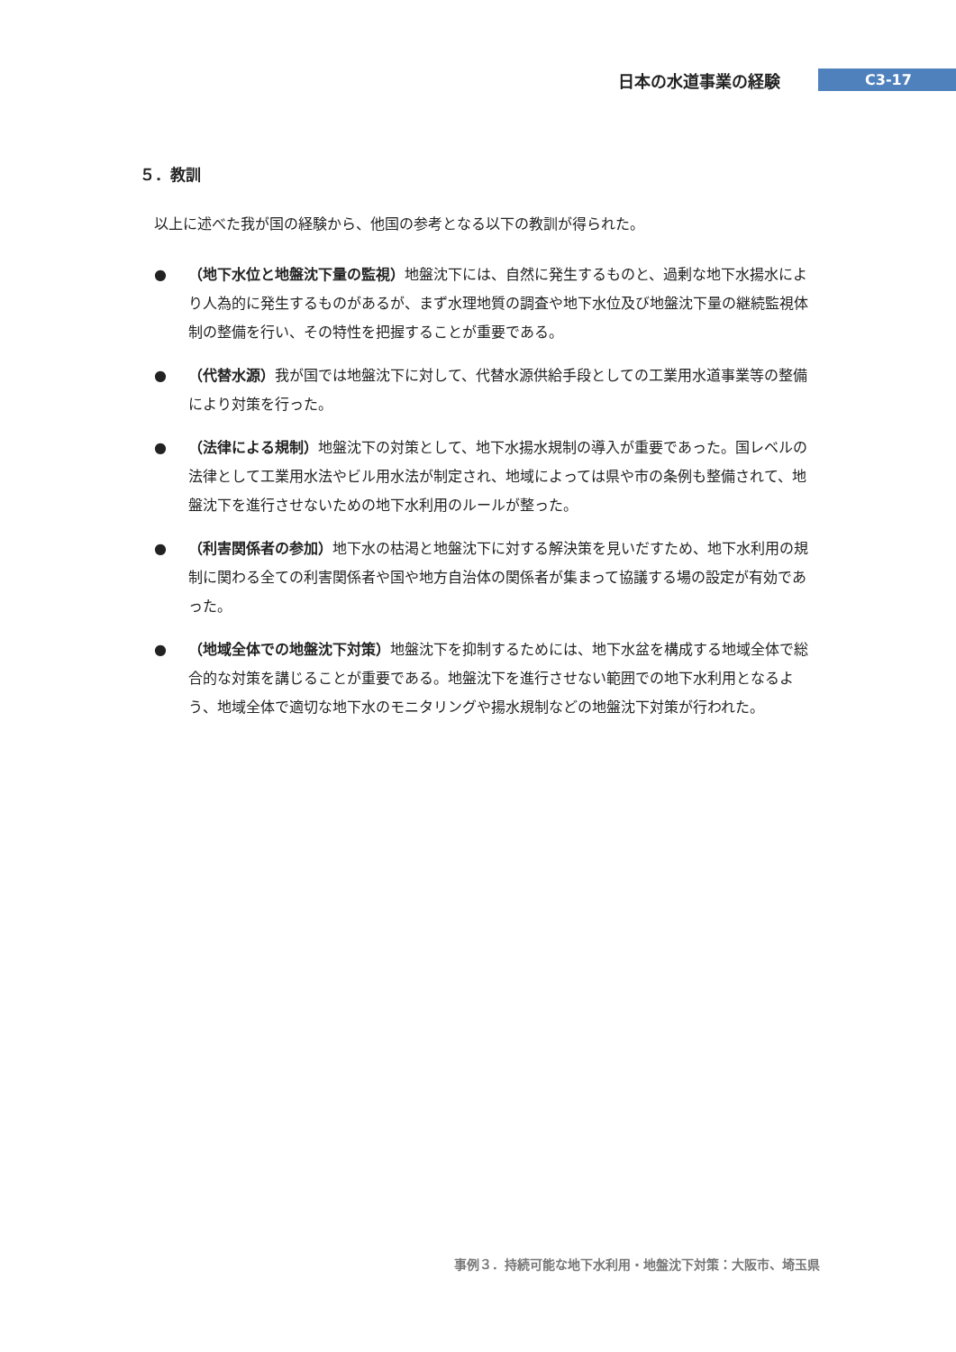日本の水道事業の経験 C3-17
５．教訓
以上に述べた我が国の経験から、他国の参考となる以下の教訓が得られた。
● （地下水位と地盤沈下量の監視）地盤沈下には、自然に発生するものと、過剰な地下水揚水により人為的に発生するものがあるが、まず水理地質の調査や地下水位及び地盤沈下量の継続監視体制の整備を行い、その特性を把握することが重要である。
● （代替水源）我が国では地盤沈下に対して、代替水源供給手段としての工業用水道事業等の整備により対策を行った。
● （法律による規制）地盤沈下の対策として、地下水揚水規制の導入が重要であった。国レベルの法律として工業用水法やビル用水法が制定され、地域によっては県や市の条例も整備されて、地盤沈下を進行させないための地下水利用のルールが整った。
● （利害関係者の参加）地下水の枯渇と地盤沈下に対する解決策を見いだすため、地下水利用の規制に関わる全ての利害関係者や国や地方自治体の関係者が集まって協議する場の設定が有効であった。
● （地域全体での地盤沈下対策）地盤沈下を抑制するためには、地下水盆を構成する地域全体で総合的な対策を講じることが重要である。地盤沈下を進行させない範囲での地下水利用となるよう、地域全体で適切な地下水のモニタリングや揚水規制などの地盤沈下対策が行われた。
事例３．持続可能な地下水利用・地盤沈下対策：大阪市、埼玉県